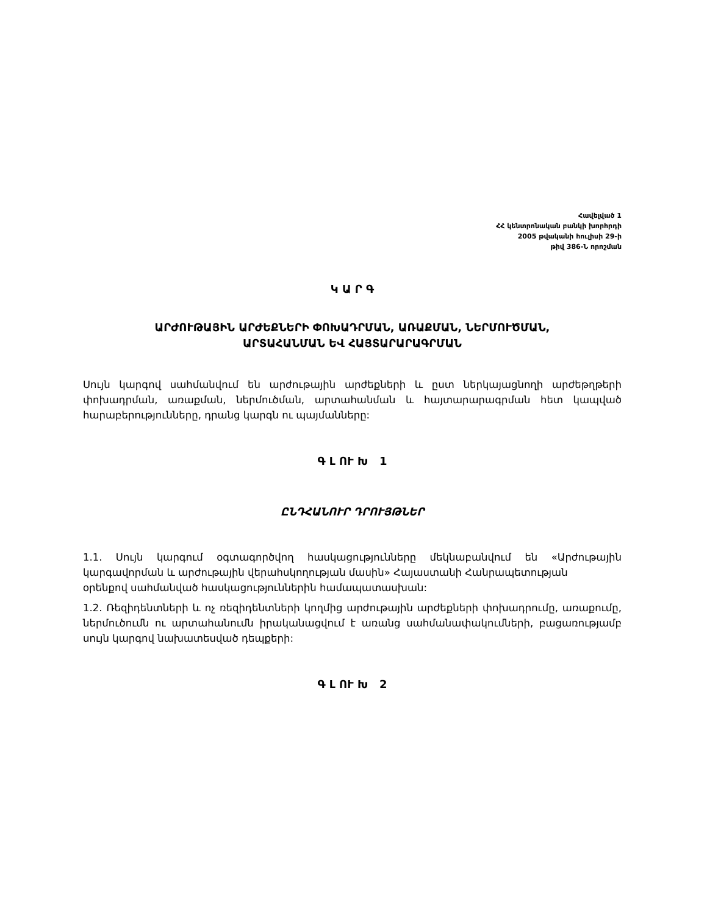Հավելված 1
ՀՀ կենտրոնական բանկի խորհրդի
2005 թվականի հուլիսի 29-ի
թիվ 386-Ն որոշման
Կ Ա Ր Գ
ԱՐԺՈՒԹԱՅԻՆ ԱՐԺԵՔՆԵՐԻ ՓՈԽԱԴՐՄԱՆ, ԱՌԱՔՄԱՆ, ՆԵՐՄՈՒԾՄԱՆ,
ԱՐՏԱՀԱՆՄԱՆ ԵՎ ՀԱՅՏԱՐԱՐԱԳՐՄԱՆ
Սույն կարգով սահմանվում են արժութային արժեքների և ըստ ներկայացնողի արժեթղթերի փոխադրման, առաքման, ներմուծման, արտահանման և հայտարարագրման հետ կապված հարաբերությունները, դրանց կարգն ու պայմանները:
Գ Լ ՈՒ Խ 1
ԸՆԴՀԱՆՈՒՐ ԴՐՈՒՅԹՆԵՐ
1.1. Սույն կարգում օգտագործվող հասկացությունները մեկնաբանվում են «Արժութային կարգավորման և արժութային վերահսկողության մասին» Հայաստանի Հանրապետության
օրենքով սահմանված հասկացություններին համապատասխան:
1.2. Ռեզիդենտների և ոչ ռեզիդենտների կողմից արժութային արժեքների փոխադրումը, առաքումը, ներմուծումն ու արտահանումն իրականացվում է առանց սահմանափակումների, բացառությամբ սույն կարգով նախատեսված դեպքերի:
Գ Լ ՈՒ Խ 2